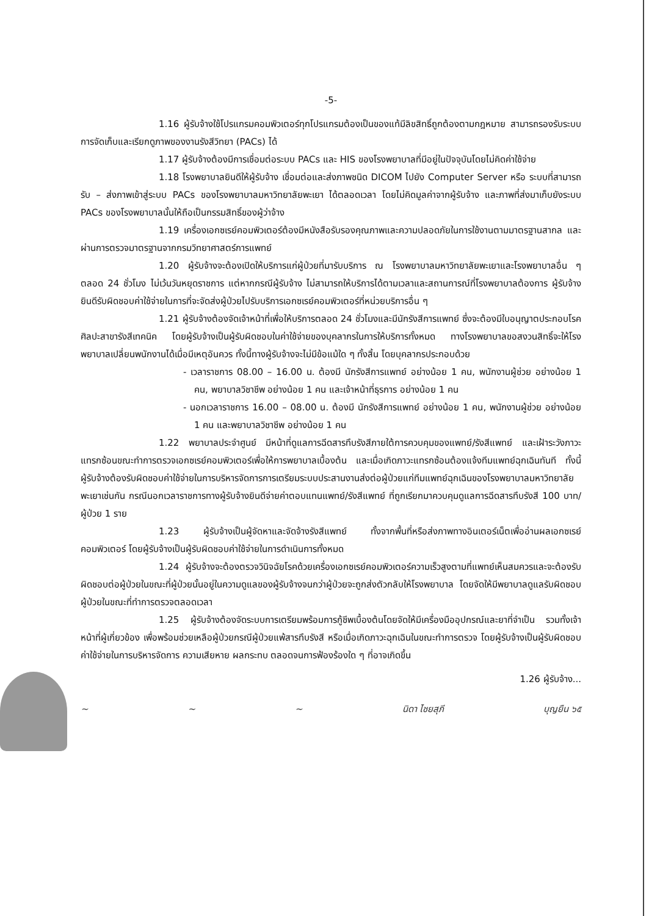-5-
1.16 ผู้รับจ้างใช้โปรแกรมคอมพิวเตอร์ทุกโปรแกรมต้องเป็นของแท้มีลิขสิทธิ์ถูกต้องตามกฎหมาย สามารถรองรับระบบการจัดเก็บและเรียกดูภาพของงานรังสีวิทยา (PACs) ได้
1.17 ผู้รับจ้างต้องมีการเชื่อมต่อระบบ PACs และ HIS ของโรงพยาบาลที่มีอยู่ในปัจจุบันโดยไม่คิดค่าใช้จ่าย
1.18 โรงพยาบาลยินดีให้ผู้รับจ้าง เชื่อมต่อและส่งภาพชนิด DICOM ไปยัง Computer Server หรือ ระบบที่สามารถรับ – ส่งภาพเข้าสู่ระบบ PACs ของโรงพยาบาลมหาวิทยาลัยพะเยา ได้ตลอดเวลา โดยไม่คิดมูลค่าจากผู้รับจ้าง และภาพที่ส่งมาเก็บยังระบบ PACs ของโรงพยาบาลนั้นให้ถือเป็นกรรมสิทธิ์ของผู้ว่าจ้าง
1.19 เครื่องเอกซเรย์คอมพิวเตอร์ต้องมีหนังสือรับรองคุณภาพและความปลอดภัยในการใช้งานตามมาตรฐานสากล และผ่านการตรวจมาตรฐานจากกรมวิทยาศาสตร์การแพทย์
1.20 ผู้รับจ้างจะต้องเปิดให้บริการแก่ผู้ป่วยที่มารับบริการ ณ โรงพยาบาลมหาวิทยาลัยพะเยาและโรงพยาบาลอื่น ๆ ตลอด 24 ชั่วโมง ไม่เว้นวันหยุดราชการ แต่หากกรณีผู้รับจ้าง ไม่สามารถให้บริการได้ตามเวลาและสถานการณ์ที่โรงพยาบาลต้องการ ผู้รับจ้างยินดีรับผิดชอบค่าใช้จ่ายในการที่จะจัดส่งผู้ป่วยไปรับบริการเอกซเรย์คอมพิวเตอร์ที่หน่วยบริการอื่น ๆ
1.21 ผู้รับจ้างต้องจัดเจ้าหน้าที่เพื่อให้บริการตลอด 24 ชั่วโมงและมีนักรังสีการแพทย์ ซึ่งจะต้องมีใบอนุญาตประกอบโรคศิลปะสาขารังสีเทคนิค โดยผู้รับจ้างเป็นผู้รับผิดชอบในค่าใช้จ่ายของบุคลากรในการให้บริการทั้งหมด ทางโรงพยาบาลขอสงวนสิทธิ์จะให้โรงพยาบาลเปลี่ยนพนักงานได้เมื่อมีเหตุอันควร ทั้งนี้ทางผู้รับจ้างจะไม่มีข้อแม้ใด ๆ ทั้งสิ้น โดยบุคลากรประกอบด้วย
- เวลาราชการ 08.00 – 16.00 น. ต้องมี นักรังสีการแพทย์ อย่างน้อย 1 คน, พนักงานผู้ช่วย อย่างน้อย 1 คน, พยาบาลวิชาชีพ อย่างน้อย 1 คน และเจ้าหน้าที่ธุรการ อย่างน้อย 1 คน
- นอกเวลาราชการ 16.00 – 08.00 น. ต้องมี นักรังสีการแพทย์ อย่างน้อย 1 คน, พนักงานผู้ช่วย อย่างน้อย 1 คน และพยาบาลวิชาชีพ อย่างน้อย 1 คน
1.22 พยาบาลประจำศูนย์ มีหน้าที่ดูแลการฉีดสารทึบรังสีภายใต้การควบคุมของแพทย์/รังสีแพทย์ และเฝ้าระวังภาวะแทรกซ้อนขณะทำการตรวจเอกซเรย์คอมพิวเตอร์เพื่อให้การพยาบาลเบื้องต้น และเมื่อเกิดภาวะแทรกซ้อนต้องแจ้งทีมแพทย์ฉุกเฉินทันที ทั้งนี้ผู้รับจ้างต้องรับผิดชอบค่าใช้จ่ายในการบริหารจัดการการเตรียมระบบประสานงานส่งต่อผู้ป่วยแก่ทีมแพทย์ฉุกเฉินของโรงพยาบาลมหาวิทยาลัยพะเยาเช่นกัน กรณีนอกเวลาราชการทางผู้รับจ้างยินดีจ่ายค่าตอบแทนแพทย์/รังสีแพทย์ ที่ถูกเรียกมาควบคุมดูแลการฉีดสารทึบรังสี 100 บาท/ผู้ป่วย 1 ราย
1.23 ผู้รับจ้างเป็นผู้จัดหาและจัดจ้างรังสีแพทย์ ทั้งจากพื้นที่หรือส่งภาพทางอินเตอร์เน็ตเพื่ออ่านผลเอกซเรย์คอมพิวเตอร์ โดยผู้รับจ้างเป็นผู้รับผิดชอบค่าใช้จ่ายในการดำเนินการทั้งหมด
1.24 ผู้รับจ้างจะต้องตรวจวินิจฉัยโรคด้วยเครื่องเอกซเรย์คอมพิวเตอร์ความเร็วสูงตามที่แพทย์เห็นสมควรและจะต้องรับผิดชอบต่อผู้ป่วยในขณะที่ผู้ป่วยนั้นอยู่ในความดูแลของผู้รับจ้างจนกว่าผู้ป่วยจะถูกส่งตัวกลับให้โรงพยาบาล โดยจัดให้มีพยาบาลดูแลรับผิดชอบผู้ป่วยในขณะที่ทำการตรวจตลอดเวลา
1.25 ผู้รับจ้างต้องจัดระบบการเตรียมพร้อมการกู้ชีพเบื้องต้นโดยจัดให้มีเครื่องมืออุปกรณ์และยาที่จำเป็น รวมทั้งเจ้าหน้าที่ผู้เกี่ยวข้อง เพื่อพร้อมช่วยเหลือผู้ป่วยกรณีผู้ป่วยแพ้สารทึบรังสี หรือเมื่อเกิดภาวะฉุกเฉินในขณะทำการตรวจ โดยผู้รับจ้างเป็นผู้รับผิดชอบค่าใช้จ่ายในการบริหารจัดการ ความเสียหาย ผลกระทบ ตลอดจนการฟ้องร้องใด ๆ ที่อาจเกิดขึ้น
1.26 ผู้รับจ้าง...
~ ~ ~ นิดา ไชยสุภี บุญยืน ๖๕